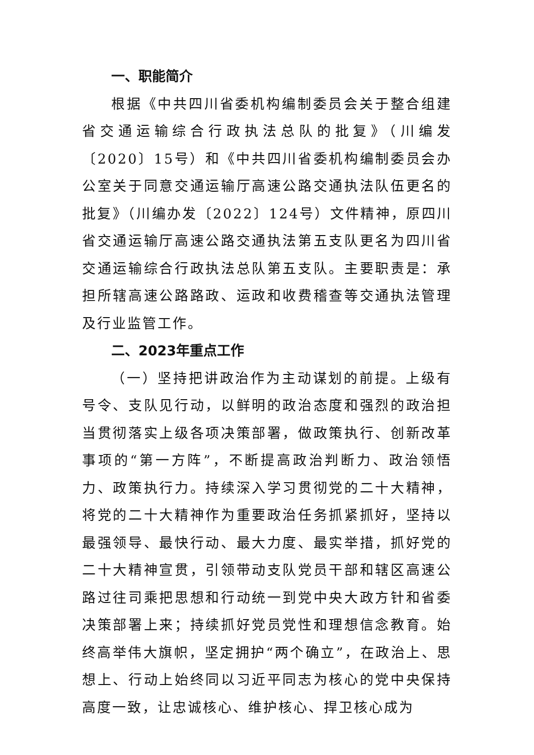一、职能简介
根据《中共四川省委机构编制委员会关于整合组建省交通运输综合行政执法总队的批复》（川编发〔2020〕15号）和《中共四川省委机构编制委员会办公室关于同意交通运输厅高速公路交通执法队伍更名的批复》（川编办发〔2022〕124号）文件精神，原四川省交通运输厅高速公路交通执法第五支队更名为四川省交通运输综合行政执法总队第五支队。主要职责是：承担所辖高速公路路政、运政和收费稽查等交通执法管理及行业监管工作。
二、2023年重点工作
（一）坚持把讲政治作为主动谋划的前提。上级有号令、支队见行动，以鲜明的政治态度和强烈的政治担当贯彻落实上级各项决策部署，做政策执行、创新改革事项的“第一方阵”，不断提高政治判断力、政治领悟力、政策执行力。持续深入学习贯彻党的二十大精神，将党的二十大精神作为重要政治任务抓紧抓好，坚持以最强领导、最快行动、最大力度、最实举措，抓好党的二十大精神宣贯，引领带动支队党员干部和辖区高速公路过往司乘把思想和行动统一到党中央大政方针和省委决策部署上来；持续抓好党员党性和理想信念教育。始终高举伟大旗帜，坚定拥护“两个确立”，在政治上、思想上、行动上始终同以习近平同志为核心的党中央保持高度一致，让忠诚核心、维护核心、捍卫核心成为